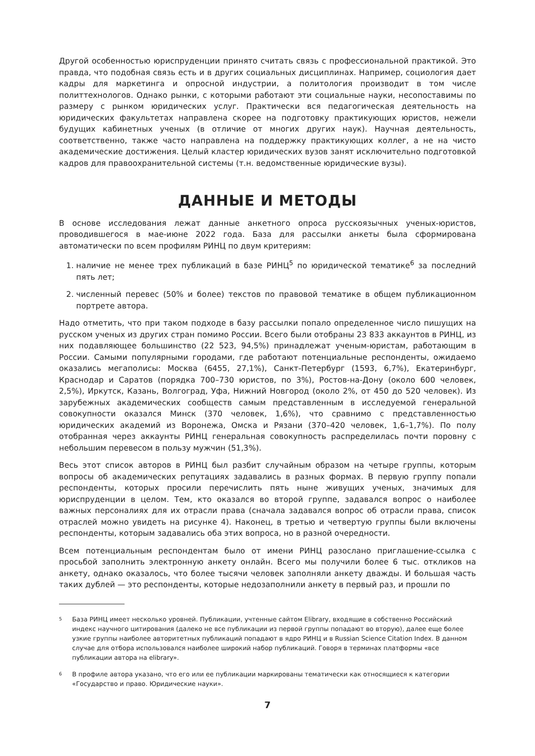Другой особенностью юриспруденции принято считать связь с профессиональной практикой. Это правда, что подобная связь есть и в других социальных дисциплинах. Например, социология дает кадры для маркетинга и опросной индустрии, а политология производит в том числе политтехнологов. Однако рынки, с которыми работают эти социальные науки, несопоставимы по размеру с рынком юридических услуг. Практически вся педагогическая деятельность на юридических факультетах направлена скорее на подготовку практикующих юристов, нежели будущих кабинетных ученых (в отличие от многих других наук). Научная деятельность, соответственно, также часто направлена на поддержку практикующих коллег, а не на чисто академические достижения. Целый кластер юридических вузов занят исключительно подготовкой кадров для правоохранительной системы (т.н. ведомственные юридические вузы).
ДАННЫЕ И МЕТОДЫ
В основе исследования лежат данные анкетного опроса русскоязычных ученых-юристов, проводившегося в мае-июне 2022 года. База для рассылки анкеты была сформирована автоматически по всем профилям РИНЦ по двум критериям:
1. наличие не менее трех публикаций в базе РИНЦ<sup>5</sup> по юридической тематике<sup>6</sup> за последний пять лет;
2. численный перевес (50% и более) текстов по правовой тематике в общем публикационном портрете автора.
Надо отметить, что при таком подходе в базу рассылки попало определенное число пишущих на русском ученых из других стран помимо России. Всего были отобраны 23 833 аккаунтов в РИНЦ, из них подавляющее большинство (22 523, 94,5%) принадлежат ученым-юристам, работающим в России. Самыми популярными городами, где работают потенциальные респонденты, ожидаемо оказались мегаполисы: Москва (6455, 27,1%), Санкт-Петербург (1593, 6,7%), Екатеринбург, Краснодар и Саратов (порядка 700–730 юристов, по 3%), Ростов-на-Дону (около 600 человек, 2,5%), Иркутск, Казань, Волгоград, Уфа, Нижний Новгород (около 2%, от 450 до 520 человек). Из зарубежных академических сообществ самым представленным в исследуемой генеральной совокупности оказался Минск (370 человек, 1,6%), что сравнимо с представленностью юридических академий из Воронежа, Омска и Рязани (370–420 человек, 1,6–1,7%). По полу отобранная через аккаунты РИНЦ генеральная совокупность распределилась почти поровну с небольшим перевесом в пользу мужчин (51,3%).
Весь этот список авторов в РИНЦ был разбит случайным образом на четыре группы, которым вопросы об академических репутациях задавались в разных формах. В первую группу попали респонденты, которых просили перечислить пять ныне живущих ученых, значимых для юриспруденции в целом. Тем, кто оказался во второй группе, задавался вопрос о наиболее важных персоналиях для их отрасли права (сначала задавался вопрос об отрасли права, список отраслей можно увидеть на рисунке 4). Наконец, в третью и четвертую группы были включены респонденты, которым задавались оба этих вопроса, но в разной очередности.
Всем потенциальным респондентам было от имени РИНЦ разослано приглашение-ссылка с просьбой заполнить электронную анкету онлайн. Всего мы получили более 6 тыс. откликов на анкету, однако оказалось, что более тысячи человек заполняли анкету дважды. И большая часть таких дублей — это респонденты, которые недозаполнили анкету в первый раз, и прошли по
5
База РИНЦ имеет несколько уровней. Публикации, учтенные сайтом Elibrary, входящие в собственно Российский индекс научного цитирования (далеко не все публикации из первой группы попадают во вторую), далее еще более узкие группы наиболее авторитетных публикаций попадают в ядро РИНЦ и в Russian Science Citation Index. В данном случае для отбора использовался наиболее широкий набор публикаций. Говоря в терминах платформы «все публикации автора на elibrary».
6
В профиле автора указано, что его или ее публикации маркированы тематически как относящиеся к категории «Государство и право. Юридические науки».
7